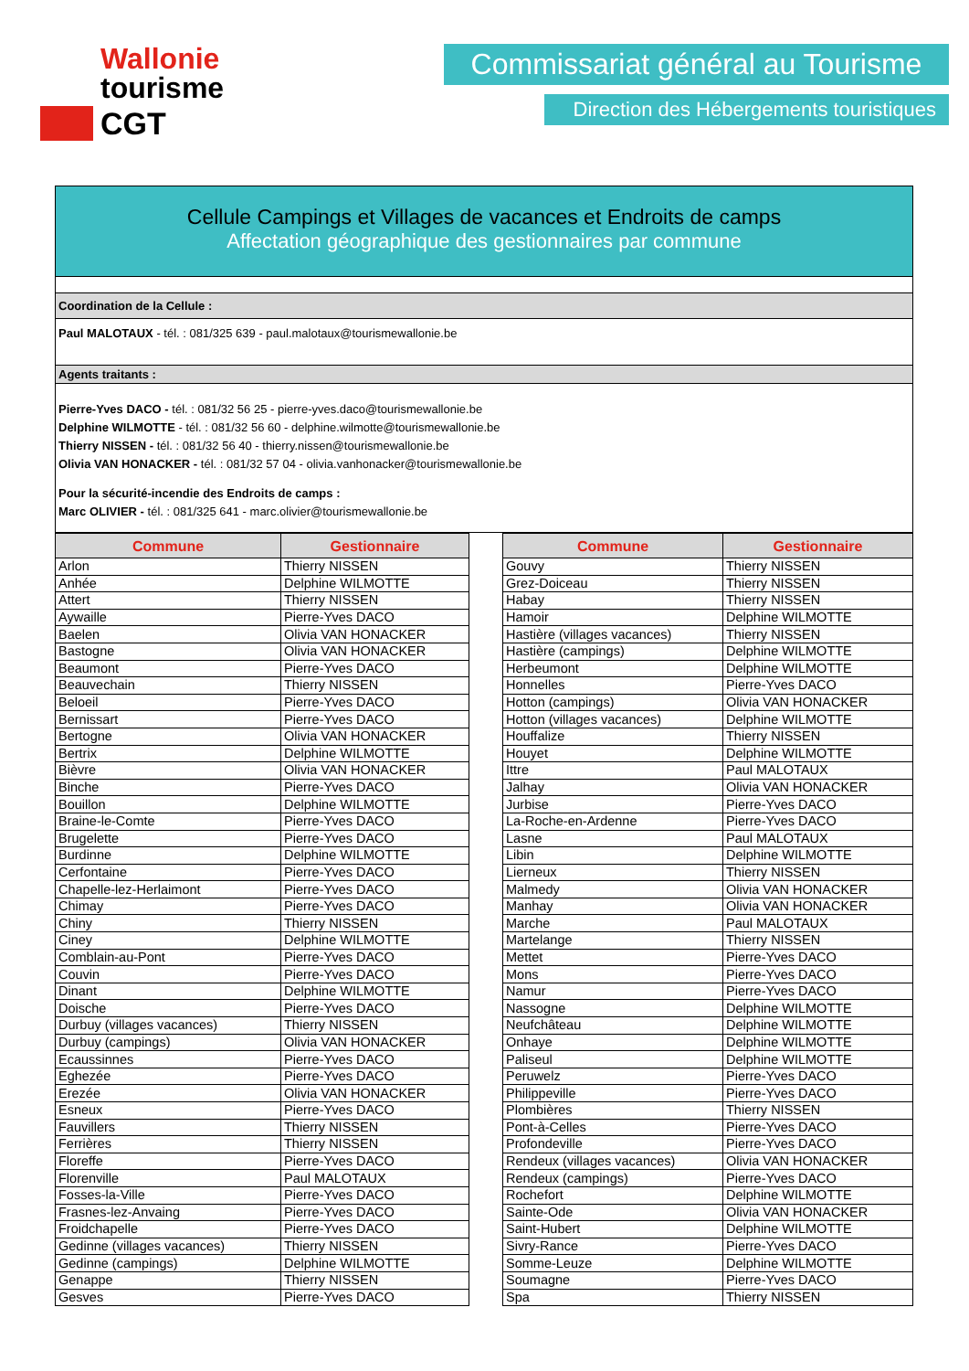Wallonie
tourisme
CGT
Commissariat général au Tourisme
Direction des Hébergements touristiques
Cellule Campings et Villages de vacances et Endroits de camps
Affectation géographique des gestionnaires par commune
Coordination de la Cellule :
Paul MALOTAUX - tél. : 081/325 639 - paul.malotaux@tourismewallonie.be
Agents traitants :
Pierre-Yves DACO - tél. : 081/32 56 25 - pierre-yves.daco@tourismewallonie.be
Delphine WILMOTTE - tél. : 081/32 56 60 - delphine.wilmotte@tourismewallonie.be
Thierry NISSEN - tél. : 081/32 56 40 - thierry.nissen@tourismewallonie.be
Olivia VAN HONACKER - tél. : 081/32 57 04 - olivia.vanhonacker@tourismewallonie.be
Pour la sécurité-incendie des Endroits de camps :
Marc OLIVIER - tél. : 081/325 641 - marc.olivier@tourismewallonie.be
| Commune | Gestionnaire |
| --- | --- |
| Arlon | Thierry NISSEN |
| Anhée | Delphine WILMOTTE |
| Attert | Thierry NISSEN |
| Aywaille | Pierre-Yves DACO |
| Baelen | Olivia VAN HONACKER |
| Bastogne | Olivia VAN HONACKER |
| Beaumont | Pierre-Yves DACO |
| Beauvechain | Thierry NISSEN |
| Beloeil | Pierre-Yves DACO |
| Bernissart | Pierre-Yves DACO |
| Bertogne | Olivia VAN HONACKER |
| Bertrix | Delphine WILMOTTE |
| Bièvre | Olivia VAN HONACKER |
| Binche | Pierre-Yves DACO |
| Bouillon | Delphine WILMOTTE |
| Braine-le-Comte | Pierre-Yves DACO |
| Brugelette | Pierre-Yves DACO |
| Burdinne | Delphine WILMOTTE |
| Cerfontaine | Pierre-Yves DACO |
| Chapelle-lez-Herlaimont | Pierre-Yves DACO |
| Chimay | Pierre-Yves DACO |
| Chiny | Thierry NISSEN |
| Ciney | Delphine WILMOTTE |
| Comblain-au-Pont | Pierre-Yves DACO |
| Couvin | Pierre-Yves DACO |
| Dinant | Delphine WILMOTTE |
| Doische | Pierre-Yves DACO |
| Durbuy (villages vacances) | Thierry NISSEN |
| Durbuy (campings) | Olivia VAN HONACKER |
| Ecaussinnes | Pierre-Yves DACO |
| Eghezée | Pierre-Yves DACO |
| Erezée | Olivia VAN HONACKER |
| Esneux | Pierre-Yves DACO |
| Fauvillers | Thierry NISSEN |
| Ferrières | Thierry NISSEN |
| Floreffe | Pierre-Yves DACO |
| Florenville | Paul MALOTAUX |
| Fosses-la-Ville | Pierre-Yves DACO |
| Frasnes-lez-Anvaing | Pierre-Yves DACO |
| Froidchapelle | Pierre-Yves DACO |
| Gedinne (villages vacances) | Thierry NISSEN |
| Gedinne (campings) | Delphine WILMOTTE |
| Genappe | Thierry NISSEN |
| Gesves | Pierre-Yves DACO |
| Commune | Gestionnaire |
| --- | --- |
| Gouvy | Thierry NISSEN |
| Grez-Doiceau | Thierry NISSEN |
| Habay | Thierry NISSEN |
| Hamoir | Delphine WILMOTTE |
| Hastière (villages vacances) | Thierry NISSEN |
| Hastière (campings) | Delphine WILMOTTE |
| Herbeumont | Delphine WILMOTTE |
| Honnelles | Pierre-Yves DACO |
| Hotton (campings) | Olivia VAN HONACKER |
| Hotton (villages vacances) | Delphine WILMOTTE |
| Houffalize | Thierry NISSEN |
| Houyet | Delphine WILMOTTE |
| Ittre | Paul MALOTAUX |
| Jalhay | Olivia VAN HONACKER |
| Jurbise | Pierre-Yves DACO |
| La-Roche-en-Ardenne | Pierre-Yves DACO |
| Lasne | Paul MALOTAUX |
| Libin | Delphine WILMOTTE |
| Lierneux | Thierry NISSEN |
| Malmedy | Olivia VAN HONACKER |
| Manhay | Olivia VAN HONACKER |
| Marche | Paul MALOTAUX |
| Martelange | Thierry NISSEN |
| Mettet | Pierre-Yves DACO |
| Mons | Pierre-Yves DACO |
| Namur | Pierre-Yves DACO |
| Nassogne | Delphine WILMOTTE |
| Neufchâteau | Delphine WILMOTTE |
| Onhaye | Delphine WILMOTTE |
| Paliseul | Delphine WILMOTTE |
| Peruwelz | Pierre-Yves DACO |
| Philippeville | Pierre-Yves DACO |
| Plombières | Thierry NISSEN |
| Pont-à-Celles | Pierre-Yves DACO |
| Profondeville | Pierre-Yves DACO |
| Rendeux (villages vacances) | Olivia VAN HONACKER |
| Rendeux (campings) | Pierre-Yves DACO |
| Rochefort | Delphine WILMOTTE |
| Sainte-Ode | Olivia VAN HONACKER |
| Saint-Hubert | Delphine WILMOTTE |
| Sivry-Rance | Pierre-Yves DACO |
| Somme-Leuze | Delphine WILMOTTE |
| Soumagne | Pierre-Yves DACO |
| Spa | Thierry NISSEN |